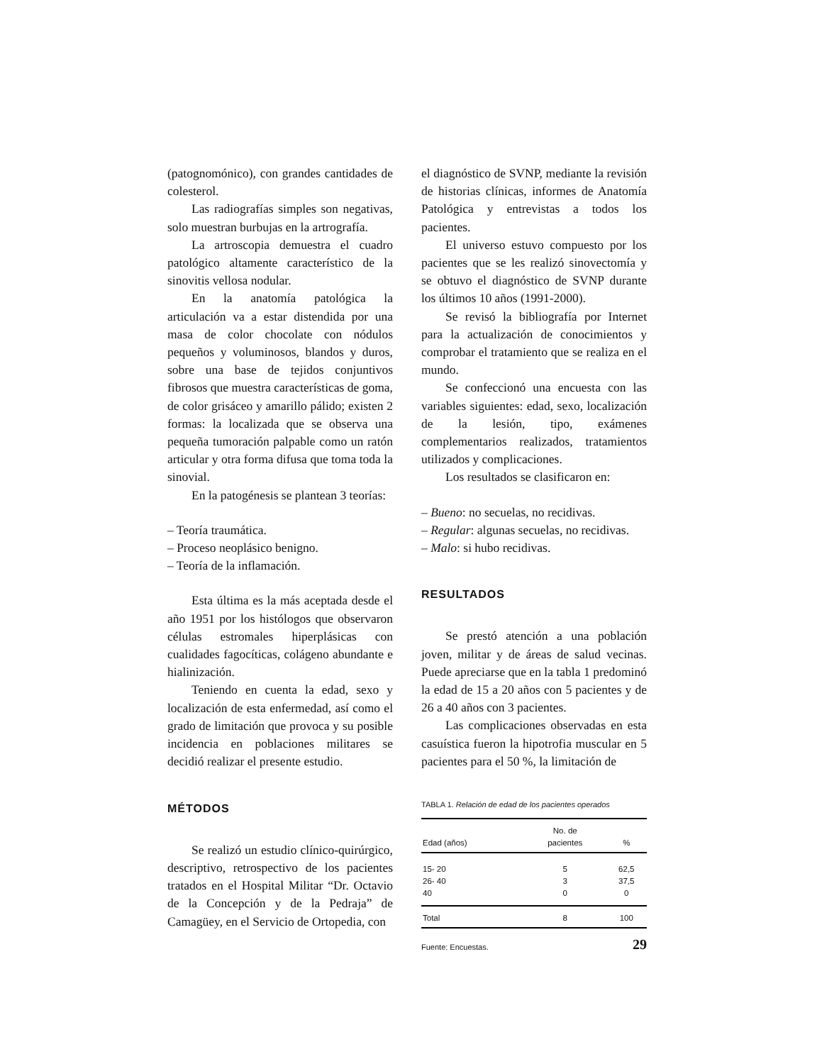(patognomónico), con grandes cantidades de colesterol.
Las radiografías simples son negativas, solo muestran burbujas en la artrografía.
La artroscopia demuestra el cuadro patológico altamente característico de la sinovitis vellosa nodular.
En la anatomía patológica la articulación va a estar distendida por una masa de color chocolate con nódulos pequeños y voluminosos, blandos y duros, sobre una base de tejidos conjuntivos fibrosos que muestra características de goma, de color grisáceo y amarillo pálido; existen 2 formas: la localizada que se observa una pequeña tumoración palpable como un ratón articular y otra forma difusa que toma toda la sinovial.
En la patogénesis se plantean 3 teorías:
– Teoría traumática.
– Proceso neoplásico benigno.
– Teoría de la inflamación.
Esta última es la más aceptada desde el año 1951 por los histólogos que observaron células estromales hiperplásicas con cualidades fagocíticas, colágeno abundante e hialinización.
Teniendo en cuenta la edad, sexo y localización de esta enfermedad, así como el grado de limitación que provoca y su posible incidencia en poblaciones militares se decidió realizar el presente estudio.
MÉTODOS
Se realizó un estudio clínico-quirúrgico, descriptivo, retrospectivo de los pacientes tratados en el Hospital Militar “Dr. Octavio de la Concepción y de la Pedraja” de Camagüey, en el Servicio de Ortopedia, con
el diagnóstico de SVNP, mediante la revisión de historias clínicas, informes de Anatomía Patológica y entrevistas a todos los pacientes.
El universo estuvo compuesto por los pacientes que se les realizó sinovectomía y se obtuvo el diagnóstico de SVNP durante los últimos 10 años (1991-2000).
Se revisó la bibliografía por Internet para la actualización de conocimientos y comprobar el tratamiento que se realiza en el mundo.
Se confeccionó una encuesta con las variables siguientes: edad, sexo, localización de la lesión, tipo, exámenes complementarios realizados, tratamientos utilizados y complicaciones.
Los resultados se clasificaron en:
– Bueno: no secuelas, no recidivas.
– Regular: algunas secuelas, no recidivas.
– Malo: si hubo recidivas.
RESULTADOS
Se prestó atención a una población joven, militar y de áreas de salud vecinas. Puede apreciarse que en la tabla 1 predominó la edad de 15 a 20 años con 5 pacientes y de 26 a 40 años con 3 pacientes.
Las complicaciones observadas en esta casuística fueron la hipotrofia muscular en 5 pacientes para el 50 %, la limitación de
TABLA 1. Relación de edad de los pacientes operados
| Edad (años) | No. de pacientes | % |
| --- | --- | --- |
| 15- 20 | 5 | 62,5 |
| 26- 40 | 3 | 37,5 |
| 40 | 0 | 0 |
| Total | 8 | 100 |
Fuente: Encuestas.
29